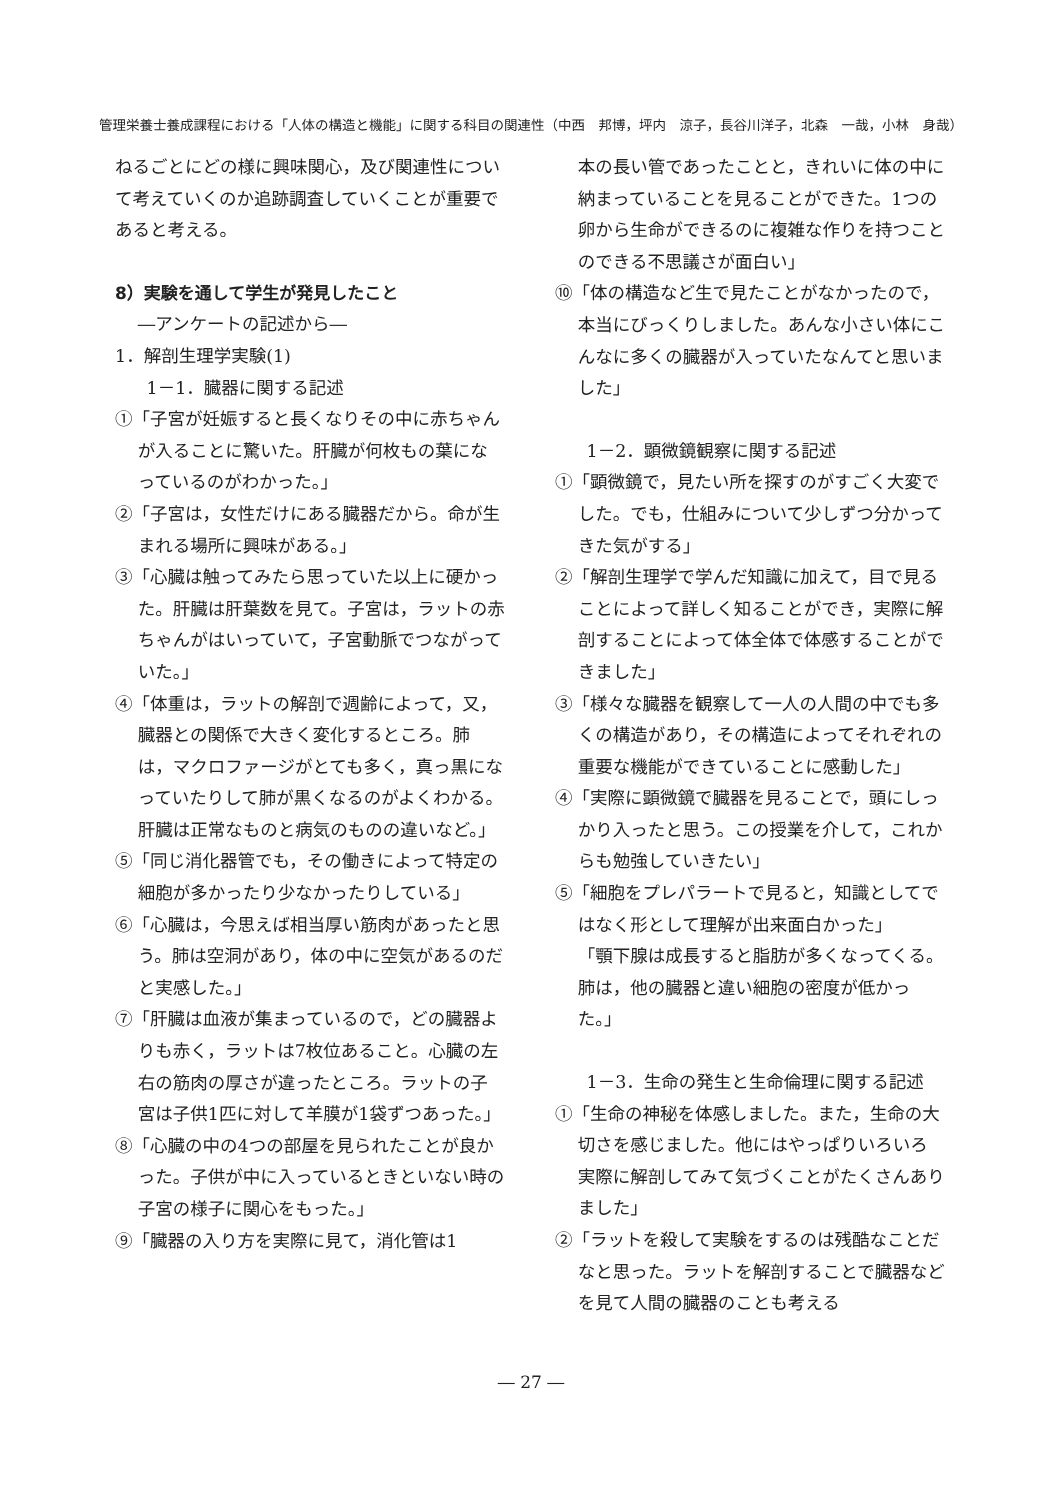管理栄養士養成課程における「人体の構造と機能」に関する科目の関連性（中西　邦博，坪内　涼子，長谷川洋子，北森　一哉，小林　身哉）
ねるごとにどの様に興味関心，及び関連性について考えていくのか追跡調査していくことが重要であると考える。
8）実験を通して学生が発見したこと
―アンケートの記述から―
1．解剖生理学実験(1)
1－1．臓器に関する記述
①「子宮が妊娠すると長くなりその中に赤ちゃんが入ることに驚いた。肝臓が何枚もの葉になっているのがわかった。」
②「子宮は，女性だけにある臓器だから。命が生まれる場所に興味がある。」
③「心臓は触ってみたら思っていた以上に硬かった。肝臓は肝葉数を見て。子宮は，ラットの赤ちゃんがはいっていて，子宮動脈でつながっていた。」
④「体重は，ラットの解剖で週齢によって，又，臓器との関係で大きく変化するところ。肺は，マクロファージがとても多く，真っ黒になっていたりして肺が黒くなるのがよくわかる。肝臓は正常なものと病気のものの違いなど。」
⑤「同じ消化器管でも，その働きによって特定の細胞が多かったり少なかったりしている」
⑥「心臓は，今思えば相当厚い筋肉があったと思う。肺は空洞があり，体の中に空気があるのだと実感した。」
⑦「肝臓は血液が集まっているので，どの臓器よりも赤く，ラットは7枚位あること。心臓の左右の筋肉の厚さが違ったところ。ラットの子宮は子供1匹に対して羊膜が1袋ずつあった。」
⑧「心臓の中の4つの部屋を見られたことが良かった。子供が中に入っているときといない時の子宮の様子に関心をもった。」
⑨「臓器の入り方を実際に見て，消化管は1
本の長い管であったことと，きれいに体の中に納まっていることを見ることができた。1つの卵から生命ができるのに複雑な作りを持つことのできる不思議さが面白い」
⑩「体の構造など生で見たことがなかったので，本当にびっくりしました。あんな小さい体にこんなに多くの臓器が入っていたなんてと思いました」
1－2．顕微鏡観察に関する記述
①「顕微鏡で，見たい所を探すのがすごく大変でした。でも，仕組みについて少しずつ分かってきた気がする」
②「解剖生理学で学んだ知識に加えて，目で見ることによって詳しく知ることができ，実際に解剖することによって体全体で体感することができました」
③「様々な臓器を観察して一人の人間の中でも多くの構造があり，その構造によってそれぞれの重要な機能ができていることに感動した」
④「実際に顕微鏡で臓器を見ることで，頭にしっかり入ったと思う。この授業を介して，これからも勉強していきたい」
⑤「細胞をプレパラートで見ると，知識としてではなく形として理解が出来面白かった」
「顎下腺は成長すると脂肪が多くなってくる。肺は，他の臓器と違い細胞の密度が低かった。」
1－3．生命の発生と生命倫理に関する記述
①「生命の神秘を体感しました。また，生命の大切さを感じました。他にはやっぱりいろいろ実際に解剖してみて気づくことがたくさんありました」
②「ラットを殺して実験をするのは残酷なことだなと思った。ラットを解剖することで臓器などを見て人間の臓器のことも考える
― 27 ―